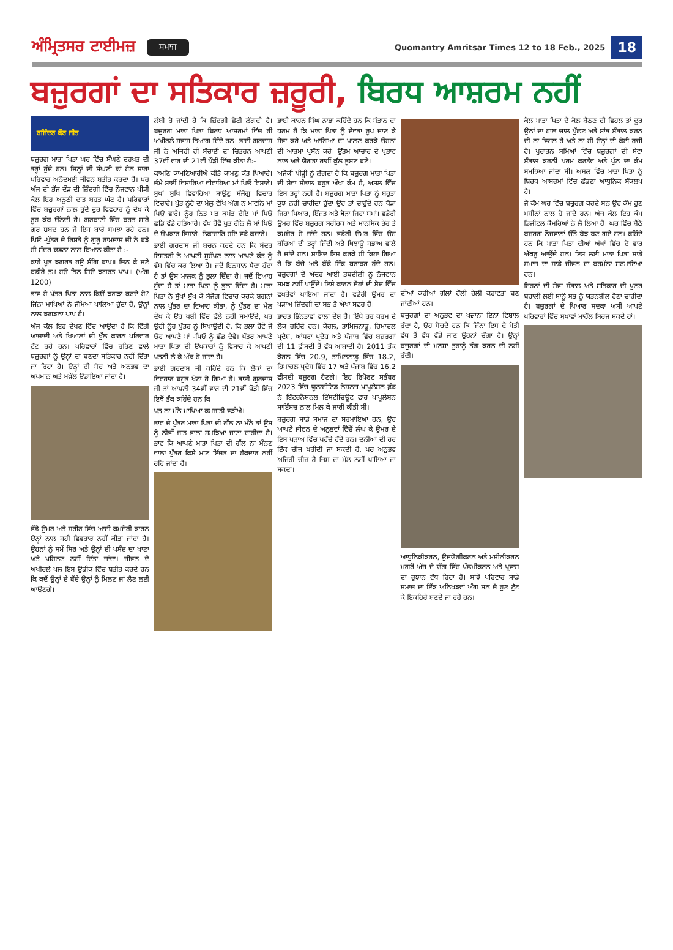ਅੰਮ੍ਰਿਤਸਰ ਟਾਈਮਜ਼
ਸਮਾਜ
Quomantry Amritsar Times 12 to 18 Feb., 2025
18
ਬਜ਼ੁਰਗਾਂ ਦਾ ਸਤਿਕਾਰ ਜ਼ਰੂਰੀ, ਬਿਰਧ ਆਸ਼ਰਮ ਨਹੀਂ
ਰਜਿੰਦਰ ਕੌਰ ਜੀਤ
ਬਜ਼ੁਰਗ ਮਾਤਾ ਪਿਤਾ ਘਰ ਵਿੱਚ ਸੰਘਣੇ ਦਰਖ਼ਤ ਦੀ ਤਰ੍ਹਾਂ ਹੁੰਦੇ ਹਨ। ਜਿਨ੍ਹਾਂ ਦੀ ਸੰਘਣੀ ਛਾਂ ਹੇਠ ਸਾਰਾ ਪਰਿਵਾਰ ਅਨੰਦਮਈ ਜੀਵਨ ਬਤੀਤ ਕਰਦਾ ਹੈ। ਪਰ ਅੱਜ ਦੀ ਭੱਜ ਦੌੜ ਦੀ ਜ਼ਿੰਦਗੀ ਵਿੱਚ ਨੌਜਵਾਨ ਪੀੜੀ ਕੋਲ ਇਹ ਅਨੂਠੀ ਦਾਤ ਬਹੁਤ ਘੱਟ ਹੈ। ਪਰਿਵਾਰਾਂ ਵਿੱਚ ਬਜ਼ੁਰਗਾਂ ਨਾਲ ਹੁੰਦੇ ਦੁਰ ਵਿਵਹਾਰ ਨੂੰ ਦੇਖ ਕੇ ਰੂਹ ਕੰਬ ਉੱਠਦੀ ਹੈ। ਗੁਰਬਾਣੀ ਵਿੱਚ ਬਹੁਤ ਸਾਰੇ ਗੁਰ ਸ਼ਬਦ ਹਨ ਜੋ ਇਸ ਬਾਰੇ ਸਮਝਾ ਰਹੇ ਹਨ। ਪਿਓ -ਪੁੱਤਰ ਦੇ ਰਿਸ਼ਤੇ ਨੂੰ ਗੁਰੂ ਰਾਮਦਾਸ ਜੀ ਨੇ ਬੜੇ ਹੀ ਸੁੰਦਰ ਢਙਨਾ ਨਾਲ ਬਿਆਨ ਕੀਤਾ ਹੈ :-
ਕਾਹੇ ਪੂਤ ਝਗਰਤ ਹਉ ਸੰਗਿ ਬਾਪ॥ ਜਿਨ ਕੇ ਜਣੇ ਬਡੀਰੇ ਤੁਮ ਹਉ ਤਿਨ ਸਿਉ ਝਗਰਤ ਪਾਪ॥ (ਅੰਗ 1200)
ਭਾਵ ਹੇ ਪੁੱਤਰ ਪਿਤਾ ਨਾਲ ਕਿਉਂ ਝਗੜਾ ਕਰਦੇ ਹੋ? ਜਿੰਨਾ ਮਾਪਿਆਂ ਨੇ ਜੰਮਿਆ ਪਾਲਿਆ ਹੁੰਦਾ ਹੈ, ਉਨ੍ਹਾਂ ਨਾਲ ਝਗੜਨਾ ਪਾਪ ਹੈ।
ਅੱਜ ਕੱਲ ਇਹ ਦੇਖਣ ਵਿੱਚ ਆਉਂਦਾ ਹੈ ਕਿ ਵਿੱਤੀ ਆਜ਼ਾਦੀ ਅਤੇ ਖਿਆਲਾਂ ਦੀ ਖੁੱਲ ਕਾਰਨ ਪਰਿਵਾਰ ਟੁੱਟ ਰਹੇ ਹਨ। ਪਰਿਵਾਰਾਂ ਵਿੱਚ ਰਹਿਣ ਵਾਲੇ ਬਜ਼ੁਰਗਾਂ ਨੂੰ ਉਨ੍ਹਾਂ ਦਾ ਬਣਦਾ ਸਤਿਕਾਰ ਨਹੀਂ ਦਿੱਤਾ ਜਾ ਰਿਹਾ ਹੈ। ਉਨ੍ਹਾਂ ਦੀ ਸੋਚ ਅਤੇ ਅਨੁਭਵ ਦਾ ਅਪਮਾਨ ਅਤੇ ਮਖ਼ੌਲ ਉਡਾਇਆ ਜਾਂਦਾ ਹੈ।
ਵੱਡੇ ਉਮਰ ਅਤੇ ਸਰੀਰ ਵਿੱਚ ਆਈ ਕਮਜ਼ੋਰੀ ਕਾਰਨ ਉਨ੍ਹਾਂ ਨਾਲ ਸਹੀ ਵਿਵਹਾਰ ਨਹੀਂ ਕੀਤਾ ਜਾਂਦਾ ਹੈ। ਉਹਨਾਂ ਨੂੰ ਸਮੇਂ ਸਿਰ ਅਤੇ ਉਨ੍ਹਾਂ ਦੀ ਪਸੰਦ ਦਾ ਖਾਣਾ ਅਤੇ ਪਹਿਨਣ ਨਹੀਂ ਦਿੱਤਾ ਜਾਂਦਾ। ਜੀਵਨ ਦੇ ਅਖੀਰਲੇ ਪਲ ਇਸ ਉਡੀਕ ਵਿੱਚ ਬਤੀਤ ਕਰਦੇ ਹਨ ਕਿ ਕਦੋਂ ਉਨ੍ਹਾਂ ਦੇ ਬੱਚੇ ਉਨ੍ਹਾਂ ਨੂੰ ਮਿਲਣ ਜਾਂ ਲੈਣ ਲਈ ਆਉਣਗੇ।
ਲੰਬੀ ਹੋ ਜਾਂਦੀ ਹੈ ਕਿ ਜ਼ਿੰਦਗੀ ਛੋਟੀ ਲੱਗਦੀ ਹੈ। ਬਜ਼ੁਰਗ ਮਾਤਾ ਪਿਤਾ ਬਿਰਧ ਆਸ਼ਰਮਾਂ ਵਿੱਚ ਹੀ ਅਖੀਰਲੇ ਸਵਾਸ ਤਿਆਗ ਦਿੰਦੇ ਹਨ। ਭਾਈ ਗੁਰਦਾਸ ਜੀ ਨੇ ਅਜਿਹੀ ਹੀ ਸੱਚਾਈ ਦਾ ਚਿਤਰਨ ਆਪਣੀ 37ਵੀਂ ਵਾਰ ਦੀ 21ਵੀਂ ਪੌੜੀ ਵਿੱਚ ਕੀਤਾ ਹੈ:-
ਕਾਮਣਿ ਕਾਮਣਿਆਰੀਐ ਕੀਤੋ ਕਾਮਣੁ ਕੰਤ ਪਿਆਰੇ। ਜੰਮੇ ਸਾਈਂ ਵਿਸਾਰਿਆ ਵੀਵਾਹਿਆ ਮਾਂ ਪਿਓ ਵਿਸਾਰੇ। ਸੁਖਾਂ ਸੁਖਿ ਵਿਵਾਹਿਆ ਸਾਉਣੁ ਸੰਜੋਗੁ ਵਿਚਾਰ ਵਿਚਾਰੇ। ਪੁੱਤ ਨੂੰਹੈ ਦਾ ਮੇਲੁ ਵੇਖਿ ਅੰਗ ਨ ਮਾਵਨਿ ਮਾਂ ਪਿਉ ਵਾਰੇ। ਨੂੰਹੁ ਨਿਤ ਮਤ ਕੁਮੰਤ ਦੇਇ ਮਾਂ ਪਿਉ ਛਡਿ ਵੱਡੇ ਹਤਿਆਰੇ। ਵੱਖ ਹੋਵੈ ਪੁਤ ਰੰਨਿ ਲੈ ਮਾਂ ਪਿਓ ਦੇ ਉਪਕਾਰ ਵਿਸਾਰੇ। ਲੋਕਾਚਾਰਿ ਹੁਇ ਵਡੇ ਕੁਚਾਰੇ।
ਭਾਈ ਗੁਰਦਾਸ ਜੀ ਬਚਨ ਕਰਦੇ ਹਨ ਕਿ ਸੁੰਦਰ ਇਸਤਰੀ ਨੇ ਆਪਣੀ ਸੁਹੱਪਣ ਨਾਲ ਆਪਣੇ ਕੰਤ ਨੂੰ ਵੱਸ ਵਿੱਚ ਕਰ ਲਿਆ ਹੈ। ਜਦੋਂ ਇਨਸਾਨ ਪੈਦਾ ਹੁੰਦਾ ਹੈ ਤਾਂ ਉਸ ਮਾਲਕ ਨੂੰ ਭੁਲਾ ਦਿੰਦਾ ਹੈ। ਜਦੋਂ ਵਿਆਹ ਹੁੰਦਾ ਹੈ ਤਾਂ ਮਾਤਾ ਪਿਤਾ ਨੂੰ ਭੁਲਾ ਦਿੰਦਾ ਹੈ। ਮਾਤਾ ਪਿਤਾ ਨੇ ਸੁੱਖਾਂ ਸੁੱਖ ਕੇ ਸੰਜੋਗ ਵਿਚਾਰ ਕਰਕੇ ਸ਼ਗਨਾਂ ਨਾਲ ਪੁੱਤਰ ਦਾ ਵਿਆਹ ਕੀਤਾ, ਨੂੰ ਪੁੱਤਰ ਦਾ ਮੇਲ ਦੇਖ ਕੇ ਉਹ ਖੁਸ਼ੀ ਵਿੱਚ ਫੁੱਲੇ ਨਹੀਂ ਸਮਾਉਂਦੇ, ਪਰ ਉਹੀ ਨੂੰਹ ਪੁੱਤਰ ਨੂੰ ਸਿਖਾਉਂਦੀ ਹੈ, ਕਿ ਭਲਾ ਹੋਵੇ ਜੇ ਉਹ ਆਪਣੇ ਮਾਂ -ਪਿਓ ਨੂੰ ਛੱਡ ਦੇਵੇ। ਪੁੱਤਰ ਆਪਣੇ ਮਾਤਾ ਪਿਤਾ ਦੀ ਉਪਕਾਰਾਂ ਨੂੰ ਵਿਸਾਰ ਕੇ ਆਪਣੀ ਪਤਨੀ ਲੈ ਕੇ ਅੱਡ ਹੋ ਜਾਂਦਾ ਹੈ।
ਭਾਈ ਗੁਰਦਾਸ ਜੀ ਕਹਿੰਦੇ ਹਨ ਕਿ ਲੋਕਾਂ ਦਾ ਵਿਵਹਾਰ ਬਹੁਤ ਖੋਟਾ ਹੋ ਗਿਆ ਹੈ। ਭਾਈ ਗੁਰਦਾਸ ਜੀ ਤਾਂ ਆਪਣੀ 34ਵੀਂ ਵਾਰ ਦੀ 21ਵੀਂ ਪੌੜੀ ਵਿੱਚ ਇਥੋਂ ਤੱਕ ਕਹਿੰਦੇ ਹਨ ਕਿ
ਪੁਤੁ ਨਾ ਮੰਨੈ ਮਾਪਿਆ ਕਮਜਾਤੀ ਵੜੀਐ।
ਭਾਵ ਜੇ ਪੁੱਤਰ ਮਾਤਾ ਪਿਤਾ ਦੀ ਗੱਲ ਨਾ ਮੰਨੇ ਤਾਂ ਉਸ ਨੂੰ ਨੀਵੀਂ ਜਾਤ ਵਾਲਾ ਸਮਝਿਆ ਜਾਣਾ ਚਾਹੀਦਾ ਹੈ। ਭਾਵ ਕਿ ਆਪਣੇ ਮਾਤਾ ਪਿਤਾ ਦੀ ਗੱਲ ਨਾ ਮੰਨਣ ਵਾਲਾ ਪੁੱਤਰ ਕਿਸੇ ਮਾਣ ਇੱਜਤ ਦਾ ਹੱਕਦਾਰ ਨਹੀਂ ਰਹਿ ਜਾਂਦਾ ਹੈ।
ਭਾਈ ਕਾਹਨ ਸਿੰਘ ਨਾਭਾ ਕਹਿੰਦੇ ਹਨ ਕਿ ਸੰਤਾਨ ਦਾ ਧਰਮ ਹੈ ਕਿ ਮਾਤਾ ਪਿਤਾ ਨੂੰ ਦੇਵਤਾ ਰੂਪ ਜਾਣ ਕੇ ਸੇਵਾ ਕਰੇ ਅਤੇ ਆਗਿਆ ਦਾ ਪਾਲਣ ਕਰਕੇ ਉਹਨਾਂ ਦੀ ਆਤਮਾ ਪ੍ਰਸੰਨ ਕਰੇ। ਉੱਤਮ ਆਚਾਰ ਦੇ ਪ੍ਰਭਾਵ ਨਾਲ ਅਤੇ ਯੋਗਤਾ ਰਾਹੀਂ ਕੁੱਲ ਭੂਸ਼ਣ ਬਣੇ।
ਅਜੋਕੀ ਪੀੜ੍ਹੀ ਨੂੰ ਲੱਗਦਾ ਹੈ ਕਿ ਬਜ਼ੁਰਗ ਮਾਤਾ ਪਿਤਾ ਦੀ ਸੇਵਾ ਸੰਭਾਲ ਬਹੁਤ ਔਖਾ ਕੰਮ ਹੈ, ਅਸਲ ਵਿੱਚ ਇਸ ਤਰ੍ਹਾਂ ਨਹੀਂ ਹੈ। ਬਜ਼ੁਰਗ ਮਾਤਾ ਪਿਤਾ ਨੂੰ ਬਹੁਤਾ ਕੁਝ ਨਹੀਂ ਚਾਹੀਦਾ ਹੁੰਦਾ ਉਹ ਤਾਂ ਚਾਹੁੰਦੇ ਹਨ ਥੋੜਾ ਜਿਹਾ ਪਿਆਰ, ਇੱਜ਼ਤ ਅਤੇ ਥੋੜਾ ਜਿਹਾ ਸਮਾਂ। ਵਡੇਰੀ ਉਮਰ ਵਿੱਚ ਬਜ਼ੁਰਗ ਸਰੀਰਕ ਅਤੇ ਮਾਨਸਿਕ ਤੌਰ ਤੇ ਕਮਜ਼ੋਰ ਹੋ ਜਾਂਦੇ ਹਨ। ਵਡੇਰੀ ਉਮਰ ਵਿੱਚ ਉਹ ਬੱਚਿਆਂ ਦੀ ਤਰ੍ਹਾਂ ਜ਼ਿੱਦੀ ਅਤੇ ਖਿਝਾਊ ਸੁਭਾਅ ਵਾਲੇ ਹੋ ਜਾਂਦੇ ਹਨ। ਸ਼ਾਇਦ ਇਸ ਕਰਕੇ ਹੀ ਕਿਹਾ ਗਿਆ ਹੈ ਕਿ ਬੱਚੇ ਅਤੇ ਬੁੱਢੇ ਇੱਕ ਬਰਾਬਰ ਹੁੰਦੇ ਹਨ। ਬਜ਼ੁਰਗਾਂ ਦੇ ਅੰਦਰ ਆਈ ਤਬਦੀਲੀ ਨੂੰ ਨੌਜਵਾਨ ਸਮਝ ਨਹੀਂ ਪਾਉਂਦੇ। ਇਸੇ ਕਾਰਨ ਦੋਹਾਂ ਦੀ ਸੋਚ ਵਿੱਚ ਵਖਰੇਵਾਂ ਪਾਇਆ ਜਾਂਦਾ ਹੈ। ਵਡੇਰੀ ਉਮਰ ਦਾ ਪੜਾਅ ਜ਼ਿੰਦਗੀ ਦਾ ਸਭ ਤੋਂ ਔਖਾ ਸਫ਼ਰ ਹੈ।
ਭਾਰਤ ਭਿੰਨਤਾਵਾਂ ਵਾਲਾ ਦੇਸ਼ ਹੈ। ਇੱਥੇ ਹਰ ਧਰਮ ਦੇ ਲੋਕ ਰਹਿੰਦੇ ਹਨ। ਕੇਰਲ, ਤਾਮਿਲਨਾਡੂ, ਹਿਮਾਚਲ ਪ੍ਰਦੇਸ਼, ਆਂਧਰਾ ਪ੍ਰਦੇਸ਼ ਅਤੇ ਪੰਜਾਬ ਵਿੱਚ ਬਜ਼ੁਰਗਾਂ ਦੀ 11 ਫ਼ੀਸਦੀ ਤੋਂ ਵੱਧ ਆਬਾਦੀ ਹੈ। 2011 ਤੱਕ ਕੇਰਲ ਵਿੱਚ 20.9, ਤਾਮਿਲਨਾਡੂ ਵਿੱਚ 18.2, ਹਿਮਾਚਲ ਪ੍ਰਦੇਸ਼ ਵਿੱਚ 17 ਅਤੇ ਪੰਜਾਬ ਵਿੱਚ 16.2 ਫ਼ੀਸਦੀ ਬਜ਼ੁਰਗ ਹੋਣਗੇ। ਇਹ ਰਿਪੋਰਟ ਸਤੰਬਰ 2023 ਵਿੱਚ ਯੂਨਾਈਟਿਡ ਨੇਸ਼ਨਜ਼ ਪਾਪੂਲੇਸ਼ਨ ਫ਼ੰਡ ਨੇ ਇੰਟਰਨੈਸ਼ਨਲ ਇੰਸਟੀਚਿਊਟ ਫਾਰ ਪਾਪੂਲੇਸ਼ਨ ਸਾਇੰਸਜ਼ ਨਾਲ ਮਿਲ ਕੇ ਜਾਰੀ ਕੀਤੀ ਸੀ।
ਬਜ਼ੁਰਗ ਸਾਡੇ ਸਮਾਜ ਦਾ ਸਰਮਾਇਆ ਹਨ, ਉਹ ਆਪਣੇ ਜੀਵਨ ਦੇ ਅਨੁਭਵਾਂ ਵਿੱਚੋਂ ਲੰਘ ਕੇ ਉਮਰ ਦੇ ਇਸ ਪੜਾਅ ਵਿੱਚ ਪਹੁੰਚੇ ਹੁੰਦੇ ਹਨ। ਦੁਨੀਆਂ ਦੀ ਹਰ ਇੱਕ ਚੀਜ਼ ਖਰੀਦੀ ਜਾ ਸਕਦੀ ਹੈ, ਪਰ ਅਨੁਭਵ ਅਜਿਹੀ ਚੀਜ਼ ਹੈ ਜਿਸ ਦਾ ਮੁੱਲ ਨਹੀਂ ਪਾਇਆ ਜਾ ਸਕਦਾ।
ਦੀਆਂ ਕਹੀਆਂ ਗੱਲਾਂ ਹੌਲੀ ਹੌਲੀ ਕਹਾਵਤਾਂ ਬਣ ਜਾਂਦੀਆਂ ਹਨ।
ਬਜ਼ੁਰਗਾਂ ਦਾ ਅਨੁਭਵ ਦਾ ਖਜ਼ਾਨਾ ਇਨਾ ਵਿਸ਼ਾਲ ਹੁੰਦਾ ਹੈ, ਉਹ ਸੋਚਦੇ ਹਨ ਕਿ ਜਿੰਨਾ ਇਸ ਦੇ ਮੋਤੀ ਵੱਧ ਤੋਂ ਵੱਧ ਵੰਡੇ ਜਾਣ ਉਹਨਾਂ ਚੰਗਾ ਹੈ। ਉਨ੍ਹਾਂ ਬਜ਼ੁਰਗਾਂ ਦੀ ਮਨਸ਼ਾ ਤੁਹਾਨੂੰ ਤੰਗ ਕਰਨ ਦੀ ਨਹੀਂ ਹੁੰਦੀ।
ਆਧੁਨਿਕੀਕਰਨ, ਉਦਯੋਗੀਕਰਨ ਅਤੇ ਮਸ਼ੀਨੀਕਰਨ ਮਗਰੋਂ ਅੱਜ ਦੇ ਯੁੱਗ ਵਿੱਚ ਪੱਛਮੀਕਰਨ ਅਤੇ ਪ੍ਰਵਾਸ ਦਾ ਰੁਝਾਨ ਵੱਧ ਰਿਹਾ ਹੈ। ਸਾਂਝੇ ਪਰਿਵਾਰ ਸਾਡੇ ਸਮਾਜ ਦਾ ਇੱਕ ਅਨਿਖੜਵਾਂ ਅੰਗ ਸਨ ਜੋ ਹੁਣ ਟੁੱਟ ਕੇ ਇਕਹਿਰੇ ਬਣਦੇ ਜਾ ਰਹੇ ਹਨ।
ਕੋਲ ਮਾਤਾ ਪਿਤਾ ਦੇ ਕੋਲ ਬੈਠਣ ਦੀ ਵਿਹਲ ਤਾਂ ਦੂਰ ਉਨਾਂ ਦਾ ਹਾਲ ਚਾਲ ਪੁੱਛਣ ਅਤੇ ਸਾਂਭ ਸੰਭਾਲ ਕਰਨ ਦੀ ਨਾ ਵਿਹਲ ਹੈ ਅਤੇ ਨਾ ਹੀ ਉਨ੍ਹਾਂ ਦੀ ਕੋਈ ਰੁਚੀ ਹੈ। ਪੁਰਾਤਨ ਸਮਿਆਂ ਵਿੱਚ ਬਜ਼ੁਰਗਾਂ ਦੀ ਸੇਵਾ ਸੰਭਾਲ ਕਰਨੀ ਪਰਮ ਕਰਤੱਵ ਅਤੇ ਪੁੰਨ ਦਾ ਕੰਮ ਸਮਝਿਆ ਜਾਂਦਾ ਸੀ। ਅਸਲ ਵਿੱਚ ਮਾਤਾ ਪਿਤਾ ਨੂੰ ਬਿਰਧ ਆਸ਼ਰਮਾਂ ਵਿੱਚ ਛੱਡਣਾ ਆਧੁਨਿਕ ਸੰਕਲਪ ਹੈ।
ਜੋ ਕੰਮ ਘਰ ਵਿੱਚ ਬਜ਼ੁਰਗ ਕਰਦੇ ਸਨ ਉਹ ਕੰਮ ਹੁਣ ਮਸ਼ੀਨਾਂ ਨਾਲ ਹੋ ਜਾਂਦੇ ਹਨ। ਅੱਜ ਕੱਲ ਇਹ ਕੰਮ ਡਿਜੀਟਲ ਕੈਮਰਿਆਂ ਨੇ ਲੈ ਲਿਆ ਹੈ। ਘਰ ਵਿੱਚ ਬੈਠੇ ਬਜ਼ੁਰਗ ਨੌਜਵਾਨਾਂ ਉੱਤੇ ਬੋਝ ਬਣ ਗਏ ਹਨ। ਕਹਿੰਦੇ ਹਨ ਕਿ ਮਾਤਾ ਪਿਤਾ ਦੀਆਂ ਅੱਖਾਂ ਵਿੱਚ ਦੋ ਵਾਰ ਅੱਥਰੂ ਆਉਂਦੇ ਹਨ। ਇਸ ਲਈ ਮਾਤਾ ਪਿਤਾ ਸਾਡੇ ਸਮਾਜ ਦਾ ਸਾਡੇ ਜੀਵਨ ਦਾ ਬਹੁਮੁੱਲਾ ਸਰਮਾਇਆ ਹਨ।
ਇਹਨਾਂ ਦੀ ਸੇਵਾ ਸੰਭਾਲ ਅਤੇ ਸਤਿਕਾਰ ਦੀ ਪੁਨਰ ਬਹਾਲੀ ਲਈ ਸਾਨੂੰ ਸਭ ਨੂੰ ਯਤਨਸ਼ੀਲ ਹੋਣਾ ਚਾਹੀਦਾ ਹੈ। ਬਜ਼ੁਰਗਾਂ ਦੇ ਪਿਆਰ ਸਦਕਾ ਅਸੀਂ ਆਪਣੇ ਪਰਿਵਾਰਾਂ ਵਿੱਚ ਸੁਖਾਵਾਂ ਮਾਹੌਲ ਸਿਰਜ ਸਕਦੇ ਹਾਂ।